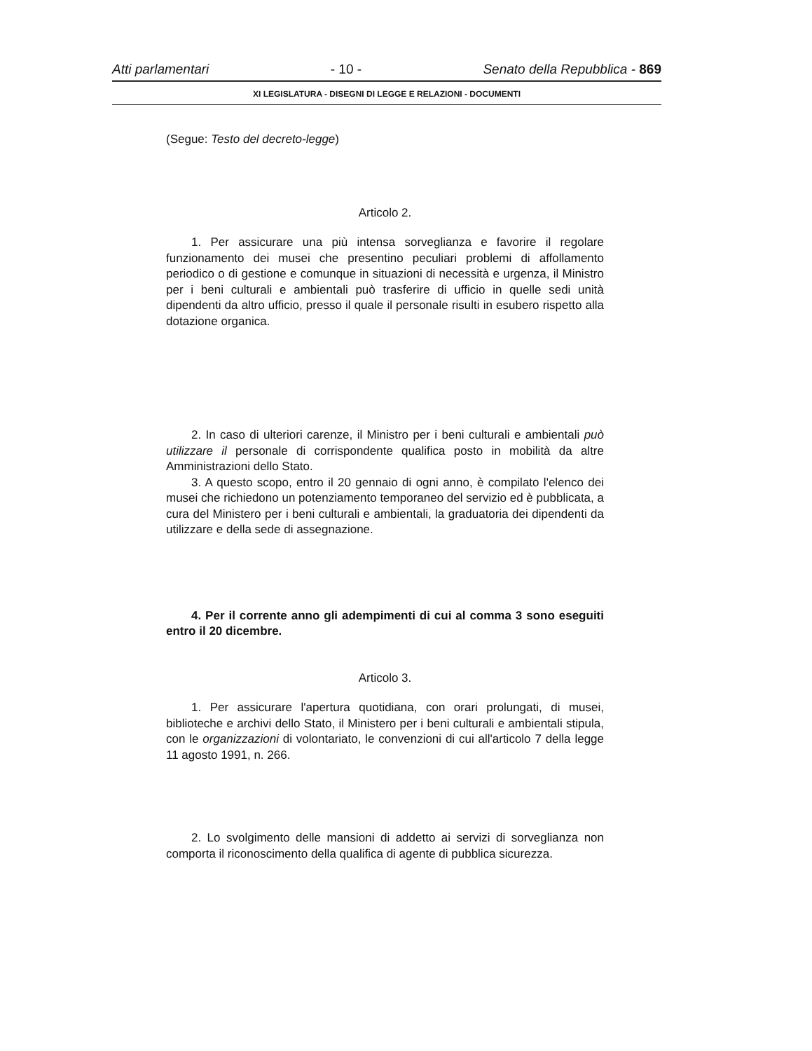Atti parlamentari - 10 - Senato della Repubblica - 869
XI LEGISLATURA - DISEGNI DI LEGGE E RELAZIONI - DOCUMENTI
(Segue: Testo del decreto-legge)
Articolo 2.
1. Per assicurare una più intensa sorveglianza e favorire il regolare funzionamento dei musei che presentino peculiari problemi di affollamento periodico o di gestione e comunque in situazioni di necessità e urgenza, il Ministro per i beni culturali e ambientali può trasferire di ufficio in quelle sedi unità dipendenti da altro ufficio, presso il quale il personale risulti in esubero rispetto alla dotazione organica.
2. In caso di ulteriori carenze, il Ministro per i beni culturali e ambientali può utilizzare il personale di corrispondente qualifica posto in mobilità da altre Amministrazioni dello Stato.
3. A questo scopo, entro il 20 gennaio di ogni anno, è compilato l'elenco dei musei che richiedono un potenziamento temporaneo del servizio ed è pubblicata, a cura del Ministero per i beni culturali e ambientali, la graduatoria dei dipendenti da utilizzare e della sede di assegnazione.
4. Per il corrente anno gli adempimenti di cui al comma 3 sono eseguiti entro il 20 dicembre.
Articolo 3.
1. Per assicurare l'apertura quotidiana, con orari prolungati, di musei, biblioteche e archivi dello Stato, il Ministero per i beni culturali e ambientali stipula, con le organizzazioni di volontariato, le convenzioni di cui all'articolo 7 della legge 11 agosto 1991, n. 266.
2. Lo svolgimento delle mansioni di addetto ai servizi di sorveglianza non comporta il riconoscimento della qualifica di agente di pubblica sicurezza.